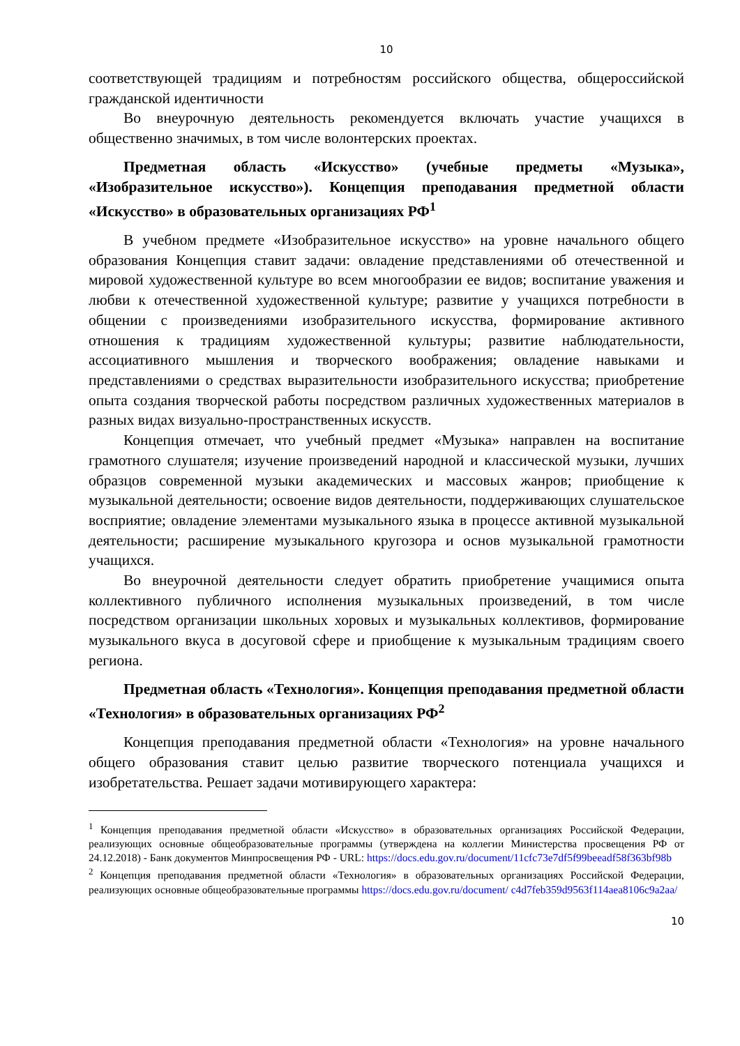10
соответствующей традициям и потребностям российского общества, общероссийской гражданской идентичности
Во внеурочную деятельность рекомендуется включать участие учащихся в общественно значимых, в том числе волонтерских проектах.
Предметная область «Искусство» (учебные предметы «Музыка», «Изобразительное искусство»). Концепция преподавания предметной области «Искусство» в образовательных организациях РФ<sup>1</sup>
В учебном предмете «Изобразительное искусство» на уровне начального общего образования Концепция ставит задачи: овладение представлениями об отечественной и мировой художественной культуре во всем многообразии ее видов; воспитание уважения и любви к отечественной художественной культуре; развитие у учащихся потребности в общении с произведениями изобразительного искусства, формирование активного отношения к традициям художественной культуры; развитие наблюдательности, ассоциативного мышления и творческого воображения; овладение навыками и представлениями о средствах выразительности изобразительного искусства; приобретение опыта создания творческой работы посредством различных художественных материалов в разных видах визуально-пространственных искусств.
Концепция отмечает, что учебный предмет «Музыка» направлен на воспитание грамотного слушателя; изучение произведений народной и классической музыки, лучших образцов современной музыки академических и массовых жанров; приобщение к музыкальной деятельности; освоение видов деятельности, поддерживающих слушательское восприятие; овладение элементами музыкального языка в процессе активной музыкальной деятельности; расширение музыкального кругозора и основ музыкальной грамотности учащихся.
Во внеурочной деятельности следует обратить приобретение учащимися опыта коллективного публичного исполнения музыкальных произведений, в том числе посредством организации школьных хоровых и музыкальных коллективов, формирование музыкального вкуса в досуговой сфере и приобщение к музыкальным традициям своего региона.
Предметная область «Технология». Концепция преподавания предметной области «Технология» в образовательных организациях РФ<sup>2</sup>
Концепция преподавания предметной области «Технология» на уровне начального общего образования ставит целью развитие творческого потенциала учащихся и изобретательства. Решает задачи мотивирующего характера:
<sup>1</sup> Концепция преподавания предметной области «Искусство» в образовательных организациях Российской Федерации, реализующих основные общеобразовательные программы (утверждена на коллегии Министерства просвещения РФ от 24.12.2018) - Банк документов Минпросвещения РФ - URL: https://docs.edu.gov.ru/document/11cfc73e7df5f99beeadf58f363bf98b
<sup>2</sup> Концепция преподавания предметной области «Технология» в образовательных организациях Российской Федерации, реализующих основные общеобразовательные программы https://docs.edu.gov.ru/document/ c4d7feb359d9563f114aea8106c9a2aa/
10